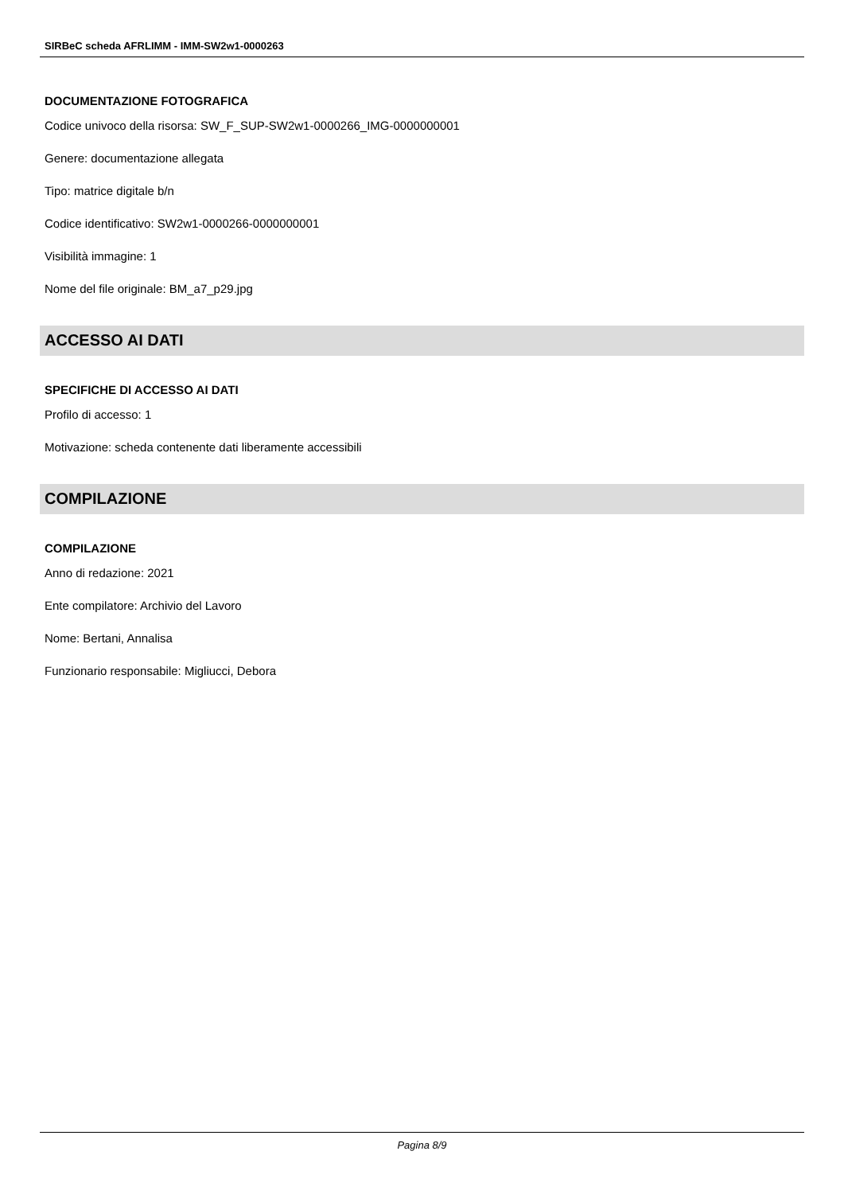SIRBeC scheda AFRLIMM - IMM-SW2w1-0000263
DOCUMENTAZIONE FOTOGRAFICA
Codice univoco della risorsa: SW_F_SUP-SW2w1-0000266_IMG-0000000001
Genere: documentazione allegata
Tipo: matrice digitale b/n
Codice identificativo: SW2w1-0000266-0000000001
Visibilità immagine: 1
Nome del file originale: BM_a7_p29.jpg
ACCESSO AI DATI
SPECIFICHE DI ACCESSO AI DATI
Profilo di accesso: 1
Motivazione: scheda contenente dati liberamente accessibili
COMPILAZIONE
COMPILAZIONE
Anno di redazione: 2021
Ente compilatore: Archivio del Lavoro
Nome: Bertani, Annalisa
Funzionario responsabile: Migliucci, Debora
Pagina 8/9